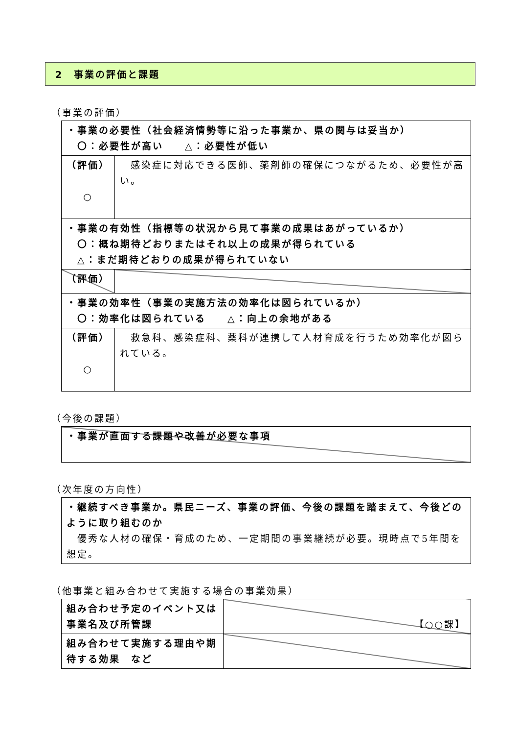2　事業の評価と課題
（事業の評価）
| ・事業の必要性（社会経済情勢等に沿った事業か、県の関与は妥当か） 〇：必要性が高い △：必要性が低い | |
| （評価） ○ | 感染症に対応できる医師、薬剤師の確保につながるため、必要性が高い。 |
| ・事業の有効性（指標等の状況から見て事業の成果はあがっているか） 〇：概ね期待どおりまたはそれ以上の成果が得られている △：まだ期待どおりの成果が得られていない | |
| （評価） | |
| ・事業の効率性（事業の実施方法の効率化は図られているか） 〇：効率化は図られている △：向上の余地がある | |
| （評価） ○ | 救急科、感染症科、薬科が連携して人材育成を行うため効率化が図られている。 |
（今後の課題）
| ・事業が直面する課題や改善が必要な事項 |
（次年度の方向性）
| ・継続すべき事業か。県民ニーズ、事業の評価、今後の課題を踏まえて、今後どのように取り組むのか 優秀な人材の確保・育成のため、一定期間の事業継続が必要。現時点で5年間を想定。 |
（他事業と組み合わせて実施する場合の事業効果）
| 組み合わせ予定のイベント又は事業名及び所管課 | 【○○課】 |
| 組み合わせて実施する理由や期待する効果 など | |